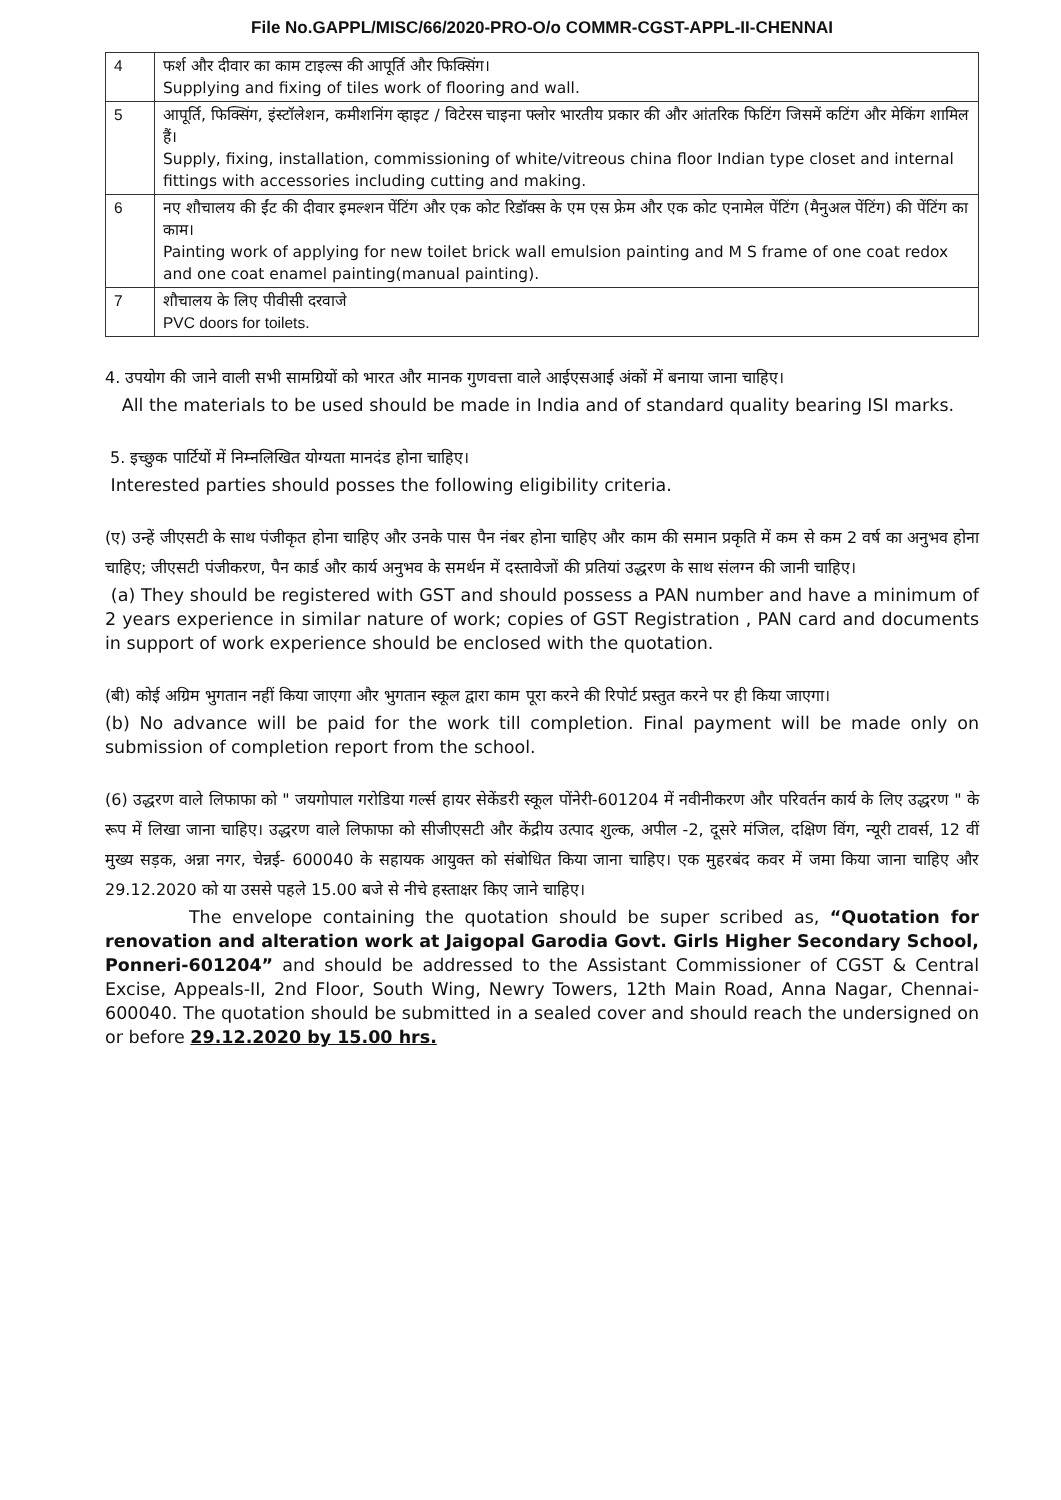File No.GAPPL/MISC/66/2020-PRO-O/o COMMR-CGST-APPL-II-CHENNAI
| 4 | फर्श और दीवार का काम टाइल्स की आपूर्ति और फिक्सिंग। Supplying and fixing of tiles work of flooring and wall. |
| 5 | आपूर्ति, फिक्सिंग, इंस्टॉलेशन, कमीशनिंग व्हाइट / विटेरस चाइना फ्लोर भारतीय प्रकार की और आंतरिक फिटिंग जिसमें कटिंग और मेकिंग शामिल हैं। Supply, fixing, installation, commissioning of white/vitreous china floor Indian type closet and internal fittings with accessories including cutting and making. |
| 6 | नए शौचालय की ईंट की दीवार इमल्शन पेंटिंग और एक कोट रिडॉक्स के एम एस फ्रेम और एक कोट एनामेल पेंटिंग (मैनुअल पेंटिंग) की पेंटिंग का काम। Painting work of applying for new toilet brick wall emulsion painting and M S frame of one coat redox and one coat enamel painting(manual painting). |
| 7 | शौचालय के लिए पीवीसी दरवाजे PVC doors for toilets. |
4. उपयोग की जाने वाली सभी सामग्रियों को भारत और मानक गुणवत्ता वाले आईएसआई अंकों में बनाया जाना चाहिए।
All the materials to be used should be made in India and of standard quality bearing ISI marks.
5. इच्छुक पार्टियों में निम्नलिखित योग्यता मानदंड होना चाहिए।
Interested parties should posses the following eligibility criteria.
(ए) उन्हें जीएसटी के साथ पंजीकृत होना चाहिए और उनके पास पैन नंबर होना चाहिए और काम की समान प्रकृति में कम से कम 2 वर्ष का अनुभव होना चाहिए; जीएसटी पंजीकरण, पैन कार्ड और कार्य अनुभव के समर्थन में दस्तावेजों की प्रतियां उद्धरण के साथ संलग्न की जानी चाहिए।
(a) They should be registered with GST and should possess a PAN number and have a minimum of 2 years experience in similar nature of work; copies of GST Registration , PAN card and documents in support of work experience should be enclosed with the quotation.
(बी) कोई अग्रिम भुगतान नहीं किया जाएगा और भुगतान स्कूल द्वारा काम पूरा करने की रिपोर्ट प्रस्तुत करने पर ही किया जाएगा।
(b) No advance will be paid for the work till completion. Final payment will be made only on submission of completion report from the school.
(6) उद्धरण वाले लिफाफा को " जयगोपाल गरोडिया गर्ल्स हायर सेकेंडरी स्कूल पोंनेरी-601204 में नवीनीकरण और परिवर्तन कार्य के लिए उद्धरण " के रूप में लिखा जाना चाहिए। उद्धरण वाले लिफाफा को सीजीएसटी और केंद्रीय उत्पाद शुल्क, अपील -2, दूसरे मंजिल, दक्षिण विंग, न्यूरी टावर्स, 12 वीं मुख्य सड़क, अन्ना नगर, चेन्नई- 600040 के सहायक आयुक्त को संबोधित किया जाना चाहिए। एक मुहरबंद कवर में जमा किया जाना चाहिए और 29.12.2020 को या उससे पहले 15.00 बजे से नीचे हस्ताक्षर किए जाने चाहिए।
The envelope containing the quotation should be super scribed as, “Quotation for renovation and alteration work at Jaigopal Garodia Govt. Girls Higher Secondary School, Ponneri-601204” and should be addressed to the Assistant Commissioner of CGST & Central Excise, Appeals-II, 2nd Floor, South Wing, Newry Towers, 12th Main Road, Anna Nagar, Chennai- 600040. The quotation should be submitted in a sealed cover and should reach the undersigned on or before 29.12.2020 by 15.00 hrs.